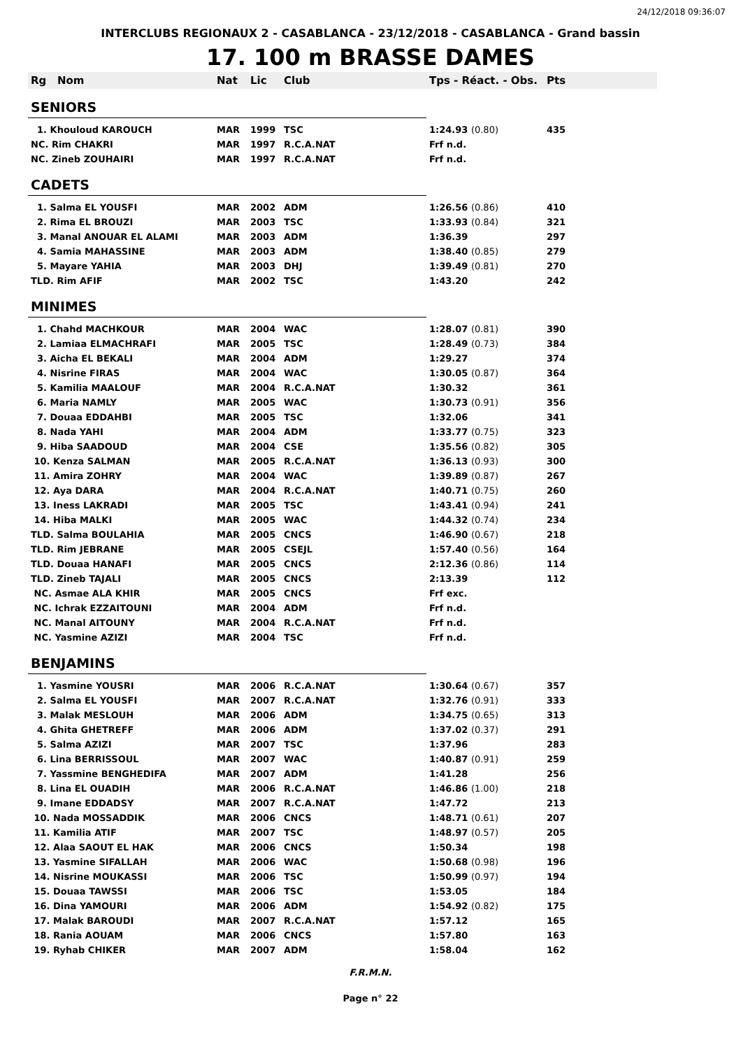24/12/2018 09:36:07
INTERCLUBS REGIONAUX 2 - CASABLANCA - 23/12/2018 - CASABLANCA - Grand bassin
17. 100 m BRASSE DAMES
| Rg | Nom | Nat | Lic | Club | Tps - Réact. - Obs. | Pts |
| --- | --- | --- | --- | --- | --- | --- |
| SENIORS | | | | | | |
| 1. Khouloud KAROUCH | | MAR | 1999 | TSC | 1:24.93 (0.80) | 435 |
| NC. Rim CHAKRI | | MAR | 1997 | R.C.A.NAT | Frf n.d. | |
| NC. Zineb ZOUHAIRI | | MAR | 1997 | R.C.A.NAT | Frf n.d. | |
| CADETS | | | | | | |
| 1. Salma EL YOUSFI | | MAR | 2002 | ADM | 1:26.56 (0.86) | 410 |
| 2. Rima EL BROUZI | | MAR | 2003 | TSC | 1:33.93 (0.84) | 321 |
| 3. Manal ANOUAR EL ALAMI | | MAR | 2003 | ADM | 1:36.39 | 297 |
| 4. Samia MAHASSINE | | MAR | 2003 | ADM | 1:38.40 (0.85) | 279 |
| 5. Mayare YAHIA | | MAR | 2003 | DHJ | 1:39.49 (0.81) | 270 |
| TLD. Rim AFIF | | MAR | 2002 | TSC | 1:43.20 | 242 |
| MINIMES | | | | | | |
| 1. Chahd MACHKOUR | | MAR | 2004 | WAC | 1:28.07 (0.81) | 390 |
| 2. Lamiaa ELMACHRAFI | | MAR | 2005 | TSC | 1:28.49 (0.73) | 384 |
| 3. Aicha EL BEKALI | | MAR | 2004 | ADM | 1:29.27 | 374 |
| 4. Nisrine FIRAS | | MAR | 2004 | WAC | 1:30.05 (0.87) | 364 |
| 5. Kamilia MAALOUF | | MAR | 2004 | R.C.A.NAT | 1:30.32 | 361 |
| 6. Maria NAMLY | | MAR | 2005 | WAC | 1:30.73 (0.91) | 356 |
| 7. Douaa EDDAHBI | | MAR | 2005 | TSC | 1:32.06 | 341 |
| 8. Nada YAHI | | MAR | 2004 | ADM | 1:33.77 (0.75) | 323 |
| 9. Hiba SAADOUD | | MAR | 2004 | CSE | 1:35.56 (0.82) | 305 |
| 10. Kenza SALMAN | | MAR | 2005 | R.C.A.NAT | 1:36.13 (0.93) | 300 |
| 11. Amira ZOHRY | | MAR | 2004 | WAC | 1:39.89 (0.87) | 267 |
| 12. Aya DARA | | MAR | 2004 | R.C.A.NAT | 1:40.71 (0.75) | 260 |
| 13. Iness LAKRADI | | MAR | 2005 | TSC | 1:43.41 (0.94) | 241 |
| 14. Hiba MALKI | | MAR | 2005 | WAC | 1:44.32 (0.74) | 234 |
| TLD. Salma BOULAHIA | | MAR | 2005 | CNCS | 1:46.90 (0.67) | 218 |
| TLD. Rim JEBRANE | | MAR | 2005 | CSEJL | 1:57.40 (0.56) | 164 |
| TLD. Douaa HANAFI | | MAR | 2005 | CNCS | 2:12.36 (0.86) | 114 |
| TLD. Zineb TAJALI | | MAR | 2005 | CNCS | 2:13.39 | 112 |
| NC. Asmae ALA KHIR | | MAR | 2005 | CNCS | Frf exc. | |
| NC. Ichrak EZZAITOUNI | | MAR | 2004 | ADM | Frf n.d. | |
| NC. Manal AITOUNY | | MAR | 2004 | R.C.A.NAT | Frf n.d. | |
| NC. Yasmine AZIZI | | MAR | 2004 | TSC | Frf n.d. | |
| BENJAMINS | | | | | | |
| 1. Yasmine YOUSRI | | MAR | 2006 | R.C.A.NAT | 1:30.64 (0.67) | 357 |
| 2. Salma EL YOUSFI | | MAR | 2007 | R.C.A.NAT | 1:32.76 (0.91) | 333 |
| 3. Malak MESLOUH | | MAR | 2006 | ADM | 1:34.75 (0.65) | 313 |
| 4. Ghita GHETREFF | | MAR | 2006 | ADM | 1:37.02 (0.37) | 291 |
| 5. Salma AZIZI | | MAR | 2007 | TSC | 1:37.96 | 283 |
| 6. Lina BERRISSOUL | | MAR | 2007 | WAC | 1:40.87 (0.91) | 259 |
| 7. Yassmine BENGHEDIFA | | MAR | 2007 | ADM | 1:41.28 | 256 |
| 8. Lina EL OUADIH | | MAR | 2006 | R.C.A.NAT | 1:46.86 (1.00) | 218 |
| 9. Imane EDDADSY | | MAR | 2007 | R.C.A.NAT | 1:47.72 | 213 |
| 10. Nada MOSSADDIK | | MAR | 2006 | CNCS | 1:48.71 (0.61) | 207 |
| 11. Kamilia ATIF | | MAR | 2007 | TSC | 1:48.97 (0.57) | 205 |
| 12. Alaa SAOUT EL HAK | | MAR | 2006 | CNCS | 1:50.34 | 198 |
| 13. Yasmine SIFALLAH | | MAR | 2006 | WAC | 1:50.68 (0.98) | 196 |
| 14. Nisrine MOUKASSI | | MAR | 2006 | TSC | 1:50.99 (0.97) | 194 |
| 15. Douaa TAWSSI | | MAR | 2006 | TSC | 1:53.05 | 184 |
| 16. Dina YAMOURI | | MAR | 2006 | ADM | 1:54.92 (0.82) | 175 |
| 17. Malak BAROUDI | | MAR | 2007 | R.C.A.NAT | 1:57.12 | 165 |
| 18. Rania AOUAM | | MAR | 2006 | CNCS | 1:57.80 | 163 |
| 19. Ryhab CHIKER | | MAR | 2007 | ADM | 1:58.04 | 162 |
F.R.M.N.
Page n° 22